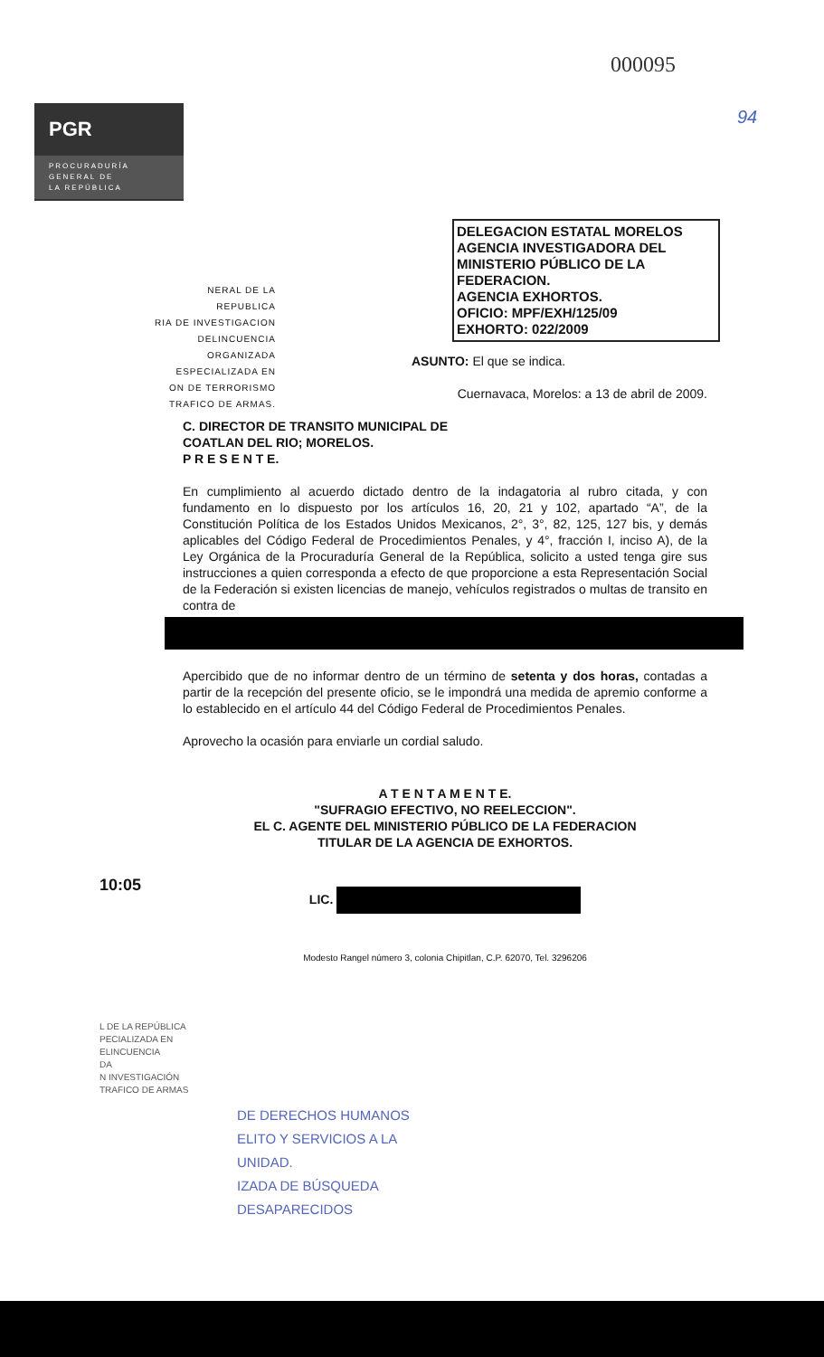000095
94
PGR
PROCURADURÍA
GENERAL DE
LA REPÚBLICA
NERAL DE LA REPUBLICA
RIA DE INVESTIGACION
DELINCUENCIA ORGANIZADA
ESPECIALIZADA EN
ON DE TERRORISMO
TRAFICO DE ARMAS.
DELEGACION ESTATAL MORELOS
AGENCIA INVESTIGADORA DEL MINISTERIO PÚBLICO DE LA FEDERACION.
AGENCIA EXHORTOS.
OFICIO: MPF/EXH/125/09
EXHORTO: 022/2009
ASUNTO: El que se indica.
Cuernavaca, Morelos: a 13 de abril de 2009.
C. DIRECTOR DE TRANSITO MUNICIPAL DE
COATLAN DEL RIO; MORELOS.
P R E S E N T E.
En cumplimiento al acuerdo dictado dentro de la indagatoria al rubro citada, y con fundamento en lo dispuesto por los artículos 16, 20, 21 y 102, apartado “A”, de la Constitución Política de los Estados Unidos Mexicanos, 2°, 3°, 82, 125, 127 bis, y demás aplicables del Código Federal de Procedimientos Penales, y 4°, fracción I, inciso A), de la Ley Orgánica de la Procuraduría General de la República, solicito a usted tenga gire sus instrucciones a quien corresponda a efecto de que proporcione a esta Representación Social de la Federación si existen licencias de manejo, vehículos registrados o multas de transito en contra de
Apercibido que de no informar dentro de un término de setenta y dos horas, contadas a partir de la recepción del presente oficio, se le impondrá una medida de apremio conforme a lo establecido en el artículo 44 del Código Federal de Procedimientos Penales.
Aprovecho la ocasión para enviarle un cordial saludo.
A T E N T A M E N T E.
"SUFRAGIO EFECTIVO, NO REELECCION".
EL C. AGENTE DEL MINISTERIO PÚBLICO DE LA FEDERACION
TITULAR DE LA AGENCIA DE EXHORTOS.
LIC.
Modesto Rangel número 3, colonia Chipitlan, C.P. 62070, Tel. 3296206
10:05
L DE LA REPÚBLICA
PECIALIZADA EN
ELINCUENCIA
DA
N INVESTIGACIÓN
TRAFICO DE ARMAS
DE DERECHOS HUMANOS
ELITO Y SERVICIOS A LA
UNIDAD.
IZADA DE BÚSQUEDA
DESAPARECIDOS